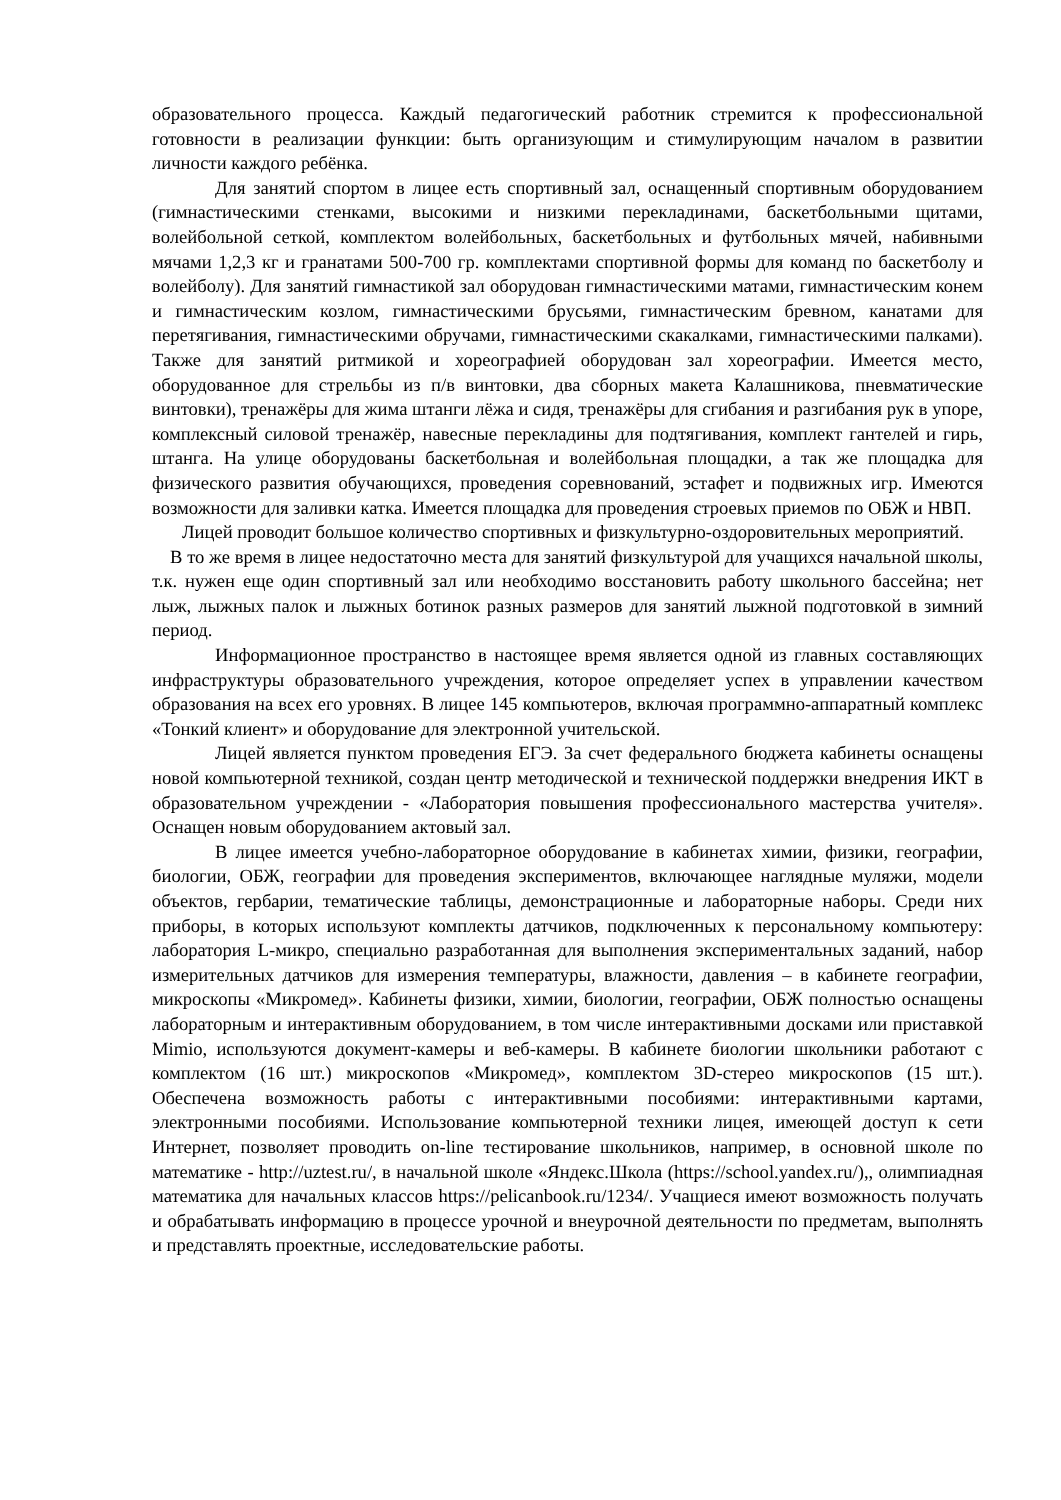образовательного процесса. Каждый педагогический работник стремится к профессиональной готовности в реализации функции: быть организующим и стимулирующим началом в развитии личности каждого ребёнка.
Для занятий спортом в лицее есть спортивный зал, оснащенный спортивным оборудованием (гимнастическими стенками, высокими и низкими перекладинами, баскетбольными щитами, волейбольной сеткой, комплектом волейбольных, баскетбольных и футбольных мячей, набивными мячами 1,2,3 кг и гранатами 500-700 гр. комплектами спортивной формы для команд по баскетболу и волейболу). Для занятий гимнастикой зал оборудован гимнастическими матами, гимнастическим конем и гимнастическим козлом, гимнастическими брусьями, гимнастическим бревном, канатами для перетягивания, гимнастическими обручами, гимнастическими скакалками, гимнастическими палками). Также для занятий ритмикой и хореографией оборудован зал хореографии. Имеется место, оборудованное для стрельбы из п/в винтовки, два сборных макета Калашникова, пневматические винтовки), тренажёры для жима штанги лёжа и сидя, тренажёры для сгибания и разгибания рук в упоре, комплексный силовой тренажёр, навесные перекладины для подтягивания, комплект гантелей и гирь, штанга. На улице оборудованы баскетбольная и волейбольная площадки, а так же площадка для физического развития обучающихся, проведения соревнований, эстафет и подвижных игр. Имеются возможности для заливки катка. Имеется площадка для проведения строевых приемов по ОБЖ и НВП.
Лицей проводит большое количество спортивных и физкультурно-оздоровительных мероприятий.
В то же время в лицее недостаточно места для занятий физкультурой для учащихся начальной школы, т.к. нужен еще один спортивный зал или необходимо восстановить работу школьного бассейна; нет лыж, лыжных палок и лыжных ботинок разных размеров для занятий лыжной подготовкой в зимний период.
Информационное пространство в настоящее время является одной из главных составляющих инфраструктуры образовательного учреждения, которое определяет успех в управлении качеством образования на всех его уровнях. В лицее 145 компьютеров, включая программно-аппаратный комплекс «Тонкий клиент» и оборудование для электронной учительской.
Лицей является пунктом проведения ЕГЭ. За счет федерального бюджета кабинеты оснащены новой компьютерной техникой, создан центр методической и технической поддержки внедрения ИКТ в образовательном учреждении - «Лаборатория повышения профессионального мастерства учителя». Оснащен новым оборудованием актовый зал.
В лицее имеется учебно-лабораторное оборудование в кабинетах химии, физики, географии, биологии, ОБЖ, географии для проведения экспериментов, включающее наглядные муляжи, модели объектов, гербарии, тематические таблицы, демонстрационные и лабораторные наборы. Среди них приборы, в которых используют комплекты датчиков, подключенных к персональному компьютеру: лаборатория L-микро, специально разработанная для выполнения экспериментальных заданий, набор измерительных датчиков для измерения температуры, влажности, давления – в кабинете географии, микроскопы «Микромед». Кабинеты физики, химии, биологии, географии, ОБЖ полностью оснащены лабораторным и интерактивным оборудованием, в том числе интерактивными досками или приставкой Mimio, используются документ-камеры и веб-камеры. В кабинете биологии школьники работают с комплектом (16 шт.) микроскопов «Микромед», комплектом 3D-стерео микроскопов (15 шт.). Обеспечена возможность работы с интерактивными пособиями: интерактивными картами, электронными пособиями. Использование компьютерной техники лицея, имеющей доступ к сети Интернет, позволяет проводить on-line тестирование школьников, например, в основной школе по математике - http://uztest.ru/, в начальной школе «Яндекс.Школа (https://school.yandex.ru/),, олимпиадная математика для начальных классов https://pelicanbook.ru/1234/. Учащиеся имеют возможность получать и обрабатывать информацию в процессе урочной и внеурочной деятельности по предметам, выполнять и представлять проектные, исследовательские работы.